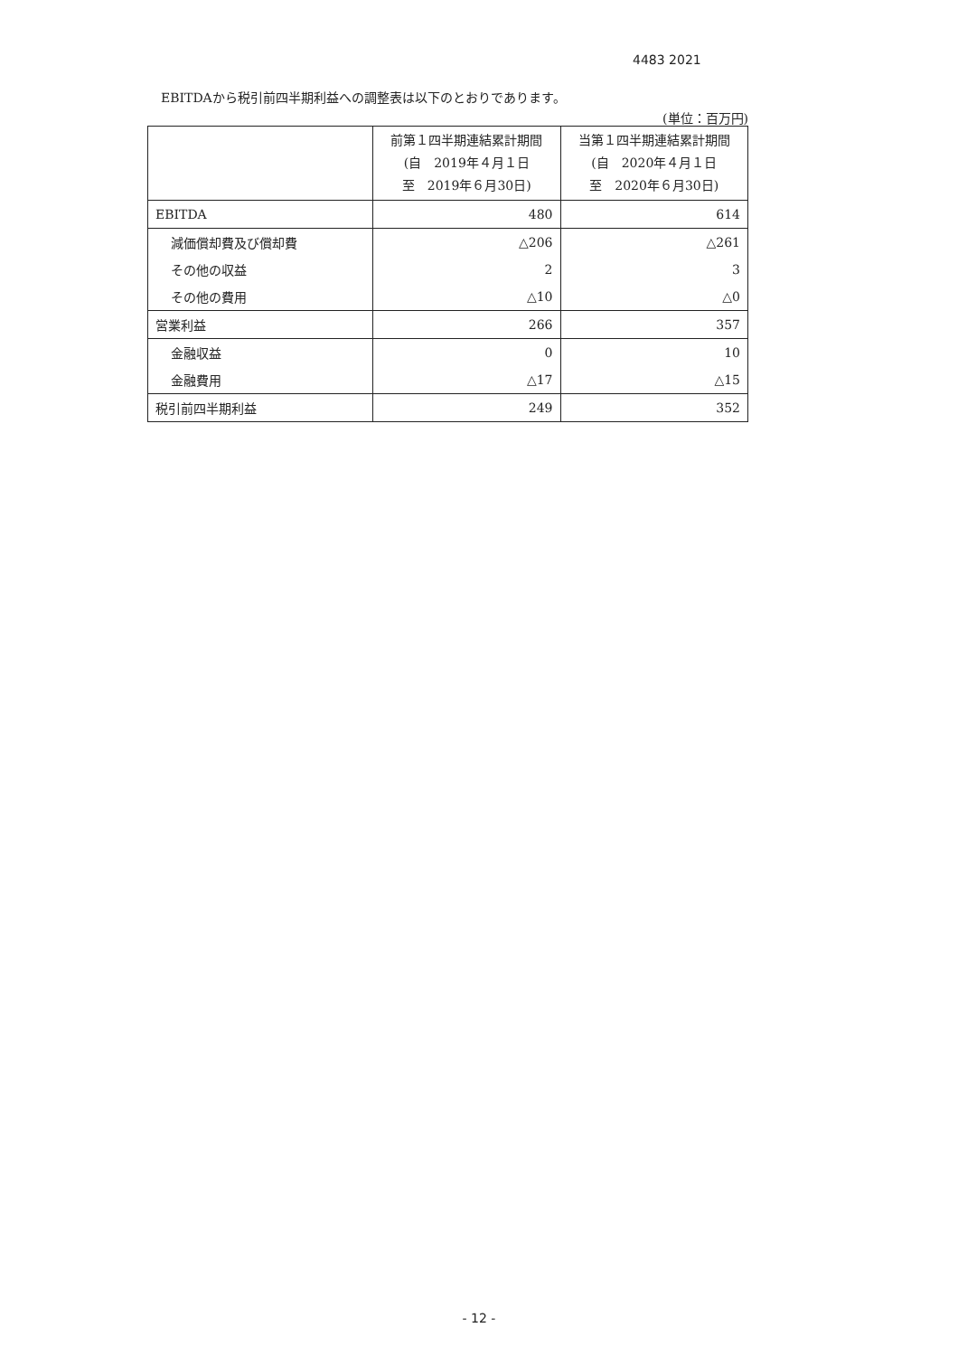4483 2021
EBITDAから税引前四半期利益への調整表は以下のとおりであります。
(単位：百万円)
| | 前第１四半期連結累計期間 (自 2019年４月１日 至 2019年６月30日) | 当第１四半期連結累計期間 (自 2020年４月１日 至 2020年６月30日) |
| --- | --- | --- |
| EBITDA | 480 | 614 |
| 減価償却費及び償却費 | △206 | △261 |
| その他の収益 | 2 | 3 |
| その他の費用 | △10 | △0 |
| 営業利益 | 266 | 357 |
| 金融収益 | 0 | 10 |
| 金融費用 | △17 | △15 |
| 税引前四半期利益 | 249 | 352 |
- 12 -